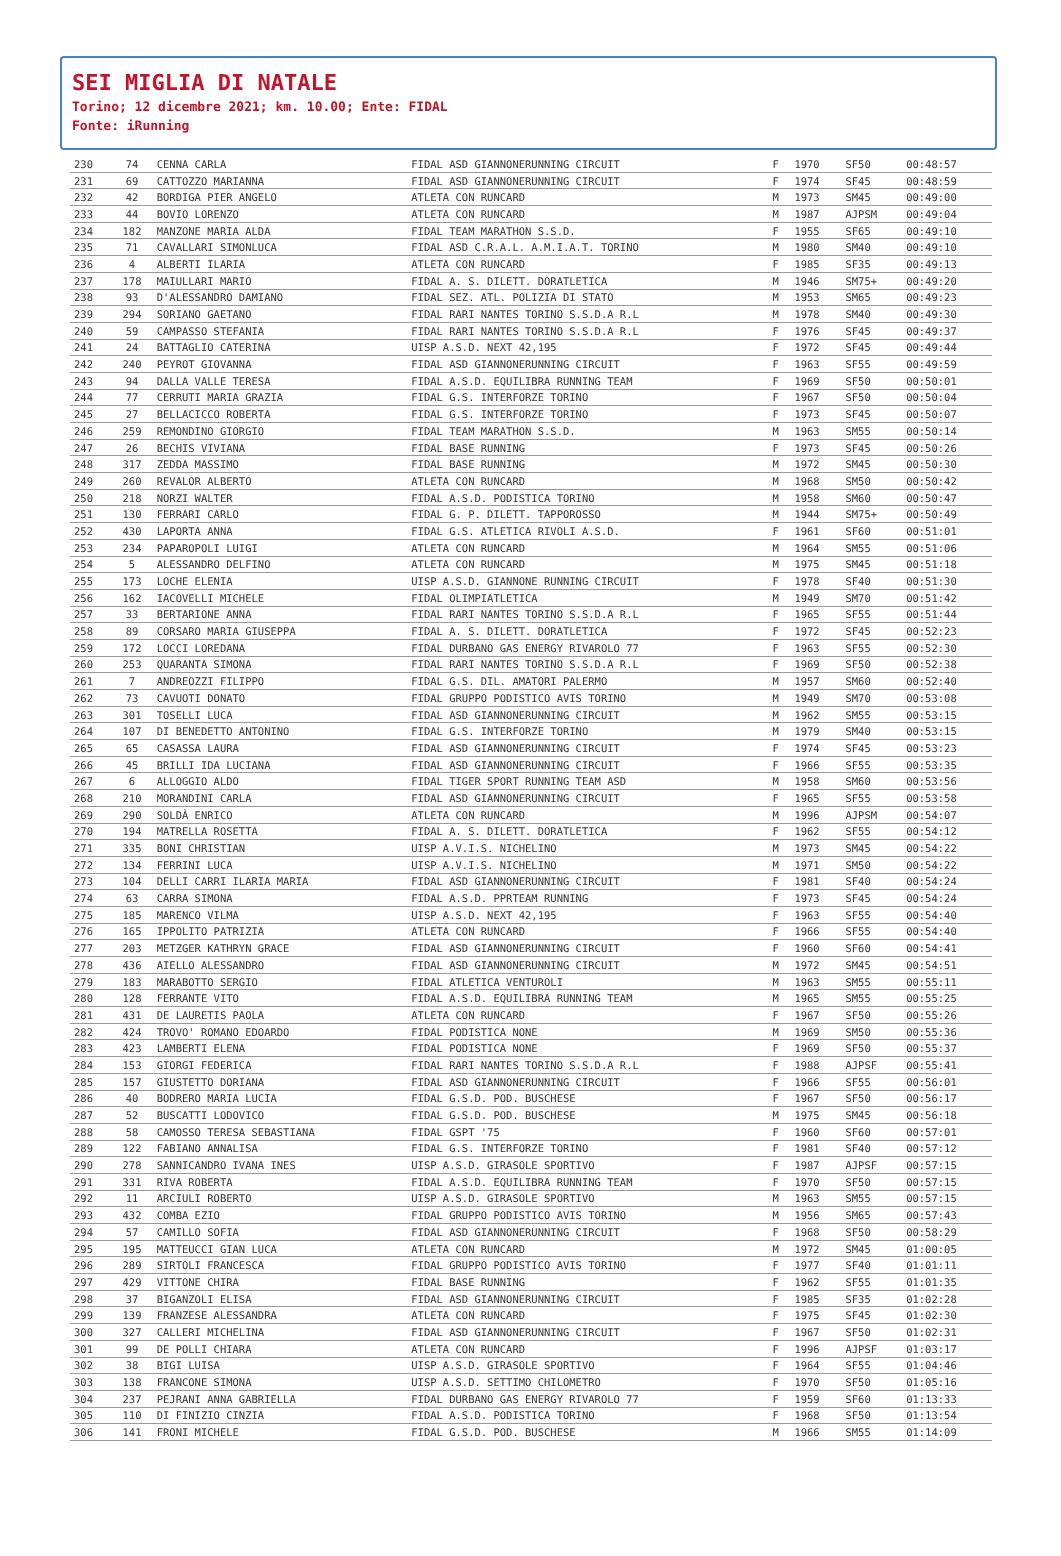SEI MIGLIA DI NATALE
Torino; 12 dicembre 2021; km. 10.00; Ente: FIDAL
Fonte: iRunning
| 230 | 74 | CENNA CARLA | FIDAL ASD GIANNONERUNNING CIRCUIT | F | 1970 | SF50 | 00:48:57 |
| 231 | 69 | CATTOZZO MARIANNA | FIDAL ASD GIANNONERUNNING CIRCUIT | F | 1974 | SF45 | 00:48:59 |
| 232 | 42 | BORDIGA PIER ANGELO | ATLETA CON RUNCARD | M | 1973 | SM45 | 00:49:00 |
| 233 | 44 | BOVIO LORENZO | ATLETA CON RUNCARD | M | 1987 | AJPSM | 00:49:04 |
| 234 | 182 | MANZONE MARIA ALDA | FIDAL TEAM MARATHON S.S.D. | F | 1955 | SF65 | 00:49:10 |
| 235 | 71 | CAVALLARI SIMONLUCA | FIDAL ASD C.R.A.L. A.M.I.A.T. TORINO | M | 1980 | SM40 | 00:49:10 |
| 236 | 4 | ALBERTI ILARIA | ATLETA CON RUNCARD | F | 1985 | SF35 | 00:49:13 |
| 237 | 178 | MAIULLARI MARIO | FIDAL A. S. DILETT. DORATLETICA | M | 1946 | SM75+ | 00:49:20 |
| 238 | 93 | D'ALESSANDRO DAMIANO | FIDAL SEZ. ATL. POLIZIA DI STATO | M | 1953 | SM65 | 00:49:23 |
| 239 | 294 | SORIANO GAETANO | FIDAL RARI NANTES TORINO S.S.D.A R.L | M | 1978 | SM40 | 00:49:30 |
| 240 | 59 | CAMPASSO STEFANIA | FIDAL RARI NANTES TORINO S.S.D.A R.L | F | 1976 | SF45 | 00:49:37 |
| 241 | 24 | BATTAGLIO CATERINA | UISP A.S.D. NEXT 42,195 | F | 1972 | SF45 | 00:49:44 |
| 242 | 240 | PEYROT GIOVANNA | FIDAL ASD GIANNONERUNNING CIRCUIT | F | 1963 | SF55 | 00:49:59 |
| 243 | 94 | DALLA VALLE TERESA | FIDAL A.S.D. EQUILIBRA RUNNING TEAM | F | 1969 | SF50 | 00:50:01 |
| 244 | 77 | CERRUTI MARIA GRAZIA | FIDAL G.S. INTERFORZE TORINO | F | 1967 | SF50 | 00:50:04 |
| 245 | 27 | BELLACICCO ROBERTA | FIDAL G.S. INTERFORZE TORINO | F | 1973 | SF45 | 00:50:07 |
| 246 | 259 | REMONDINO GIORGIO | FIDAL TEAM MARATHON S.S.D. | M | 1963 | SM55 | 00:50:14 |
| 247 | 26 | BECHIS VIVIANA | FIDAL BASE RUNNING | F | 1973 | SF45 | 00:50:26 |
| 248 | 317 | ZEDDA MASSIMO | FIDAL BASE RUNNING | M | 1972 | SM45 | 00:50:30 |
| 249 | 260 | REVALOR ALBERTO | ATLETA CON RUNCARD | M | 1968 | SM50 | 00:50:42 |
| 250 | 218 | NORZI WALTER | FIDAL A.S.D. PODISTICA TORINO | M | 1958 | SM60 | 00:50:47 |
| 251 | 130 | FERRARI CARLO | FIDAL G. P. DILETT. TAPPOROSSO | M | 1944 | SM75+ | 00:50:49 |
| 252 | 430 | LAPORTA ANNA | FIDAL G.S. ATLETICA RIVOLI A.S.D. | F | 1961 | SF60 | 00:51:01 |
| 253 | 234 | PAPAROPOLI LUIGI | ATLETA CON RUNCARD | M | 1964 | SM55 | 00:51:06 |
| 254 | 5 | ALESSANDRO DELFINO | ATLETA CON RUNCARD | M | 1975 | SM45 | 00:51:18 |
| 255 | 173 | LOCHE ELENIA | UISP A.S.D. GIANNONE RUNNING CIRCUIT | F | 1978 | SF40 | 00:51:30 |
| 256 | 162 | IACOVELLI MICHELE | FIDAL OLIMPIATLETICA | M | 1949 | SM70 | 00:51:42 |
| 257 | 33 | BERTARIONE ANNA | FIDAL RARI NANTES TORINO S.S.D.A R.L | F | 1965 | SF55 | 00:51:44 |
| 258 | 89 | CORSARO MARIA GIUSEPPA | FIDAL A. S. DILETT. DORATLETICA | F | 1972 | SF45 | 00:52:23 |
| 259 | 172 | LOCCI LOREDANA | FIDAL DURBANO GAS ENERGY RIVAROLO 77 | F | 1963 | SF55 | 00:52:30 |
| 260 | 253 | QUARANTA SIMONA | FIDAL RARI NANTES TORINO S.S.D.A R.L | F | 1969 | SF50 | 00:52:38 |
| 261 | 7 | ANDREOZZI FILIPPO | FIDAL G.S. DIL. AMATORI PALERMO | M | 1957 | SM60 | 00:52:40 |
| 262 | 73 | CAVUOTI DONATO | FIDAL GRUPPO PODISTICO AVIS TORINO | M | 1949 | SM70 | 00:53:08 |
| 263 | 301 | TOSELLI LUCA | FIDAL ASD GIANNONERUNNING CIRCUIT | M | 1962 | SM55 | 00:53:15 |
| 264 | 107 | DI BENEDETTO ANTONINO | FIDAL G.S. INTERFORZE TORINO | M | 1979 | SM40 | 00:53:15 |
| 265 | 65 | CASASSA LAURA | FIDAL ASD GIANNONERUNNING CIRCUIT | F | 1974 | SF45 | 00:53:23 |
| 266 | 45 | BRILLI IDA LUCIANA | FIDAL ASD GIANNONERUNNING CIRCUIT | F | 1966 | SF55 | 00:53:35 |
| 267 | 6 | ALLOGGIO ALDO | FIDAL TIGER SPORT RUNNING TEAM ASD | M | 1958 | SM60 | 00:53:56 |
| 268 | 210 | MORANDINI CARLA | FIDAL ASD GIANNONERUNNING CIRCUIT | F | 1965 | SF55 | 00:53:58 |
| 269 | 290 | SOLDÀ ENRICO | ATLETA CON RUNCARD | M | 1996 | AJPSM | 00:54:07 |
| 270 | 194 | MATRELLA ROSETTA | FIDAL A. S. DILETT. DORATLETICA | F | 1962 | SF55 | 00:54:12 |
| 271 | 335 | BONI CHRISTIAN | UISP A.V.I.S. NICHELINO | M | 1973 | SM45 | 00:54:22 |
| 272 | 134 | FERRINI LUCA | UISP A.V.I.S. NICHELINO | M | 1971 | SM50 | 00:54:22 |
| 273 | 104 | DELLI CARRI ILARIA MARIA | FIDAL ASD GIANNONERUNNING CIRCUIT | F | 1981 | SF40 | 00:54:24 |
| 274 | 63 | CARRA SIMONA | FIDAL A.S.D. PPRTEAM RUNNING | F | 1973 | SF45 | 00:54:24 |
| 275 | 185 | MARENCO VILMA | UISP A.S.D. NEXT 42,195 | F | 1963 | SF55 | 00:54:40 |
| 276 | 165 | IPPOLITO PATRIZIA | ATLETA CON RUNCARD | F | 1966 | SF55 | 00:54:40 |
| 277 | 203 | METZGER KATHRYN GRACE | FIDAL ASD GIANNONERUNNING CIRCUIT | F | 1960 | SF60 | 00:54:41 |
| 278 | 436 | AIELLO ALESSANDRO | FIDAL ASD GIANNONERUNNING CIRCUIT | M | 1972 | SM45 | 00:54:51 |
| 279 | 183 | MARABOTTO SERGIO | FIDAL ATLETICA VENTUROLI | M | 1963 | SM55 | 00:55:11 |
| 280 | 128 | FERRANTE VITO | FIDAL A.S.D. EQUILIBRA RUNNING TEAM | M | 1965 | SM55 | 00:55:25 |
| 281 | 431 | DE LAURETIS PAOLA | ATLETA CON RUNCARD | F | 1967 | SF50 | 00:55:26 |
| 282 | 424 | TROVO' ROMANO EDOARDO | FIDAL PODISTICA NONE | M | 1969 | SM50 | 00:55:36 |
| 283 | 423 | LAMBERTI ELENA | FIDAL PODISTICA NONE | F | 1969 | SF50 | 00:55:37 |
| 284 | 153 | GIORGI FEDERICA | FIDAL RARI NANTES TORINO S.S.D.A R.L | F | 1988 | AJPSF | 00:55:41 |
| 285 | 157 | GIUSTETTO DORIANA | FIDAL ASD GIANNONERUNNING CIRCUIT | F | 1966 | SF55 | 00:56:01 |
| 286 | 40 | BODRERO MARIA LUCIA | FIDAL G.S.D. POD. BUSCHESE | F | 1967 | SF50 | 00:56:17 |
| 287 | 52 | BUSCATTI LODOVICO | FIDAL G.S.D. POD. BUSCHESE | M | 1975 | SM45 | 00:56:18 |
| 288 | 58 | CAMOSSO TERESA SEBASTIANA | FIDAL GSPT '75 | F | 1960 | SF60 | 00:57:01 |
| 289 | 122 | FABIANO ANNALISA | FIDAL G.S. INTERFORZE TORINO | F | 1981 | SF40 | 00:57:12 |
| 290 | 278 | SANNICANDRO IVANA INES | UISP A.S.D. GIRASOLE SPORTIVO | F | 1987 | AJPSF | 00:57:15 |
| 291 | 331 | RIVA ROBERTA | FIDAL A.S.D. EQUILIBRA RUNNING TEAM | F | 1970 | SF50 | 00:57:15 |
| 292 | 11 | ARCIULI ROBERTO | UISP A.S.D. GIRASOLE SPORTIVO | M | 1963 | SM55 | 00:57:15 |
| 293 | 432 | COMBA EZIO | FIDAL GRUPPO PODISTICO AVIS TORINO | M | 1956 | SM65 | 00:57:43 |
| 294 | 57 | CAMILLO SOFIA | FIDAL ASD GIANNONERUNNING CIRCUIT | F | 1968 | SF50 | 00:58:29 |
| 295 | 195 | MATTEUCCI GIAN LUCA | ATLETA CON RUNCARD | M | 1972 | SM45 | 01:00:05 |
| 296 | 289 | SIRTOLI FRANCESCA | FIDAL GRUPPO PODISTICO AVIS TORINO | F | 1977 | SF40 | 01:01:11 |
| 297 | 429 | VITTONE CHIRA | FIDAL BASE RUNNING | F | 1962 | SF55 | 01:01:35 |
| 298 | 37 | BIGANZOLI ELISA | FIDAL ASD GIANNONERUNNING CIRCUIT | F | 1985 | SF35 | 01:02:28 |
| 299 | 139 | FRANZESE ALESSANDRA | ATLETA CON RUNCARD | F | 1975 | SF45 | 01:02:30 |
| 300 | 327 | CALLERI MICHELINA | FIDAL ASD GIANNONERUNNING CIRCUIT | F | 1967 | SF50 | 01:02:31 |
| 301 | 99 | DE POLLI CHIARA | ATLETA CON RUNCARD | F | 1996 | AJPSF | 01:03:17 |
| 302 | 38 | BIGI LUISA | UISP A.S.D. GIRASOLE SPORTIVO | F | 1964 | SF55 | 01:04:46 |
| 303 | 138 | FRANCONE SIMONA | UISP A.S.D. SETTIMO CHILOMETRO | F | 1970 | SF50 | 01:05:16 |
| 304 | 237 | PEJRANI ANNA GABRIELLA | FIDAL DURBANO GAS ENERGY RIVAROLO 77 | F | 1959 | SF60 | 01:13:33 |
| 305 | 110 | DI FINIZIO CINZIA | FIDAL A.S.D. PODISTICA TORINO | F | 1968 | SF50 | 01:13:54 |
| 306 | 141 | FRONI MICHELE | FIDAL G.S.D. POD. BUSCHESE | M | 1966 | SM55 | 01:14:09 |